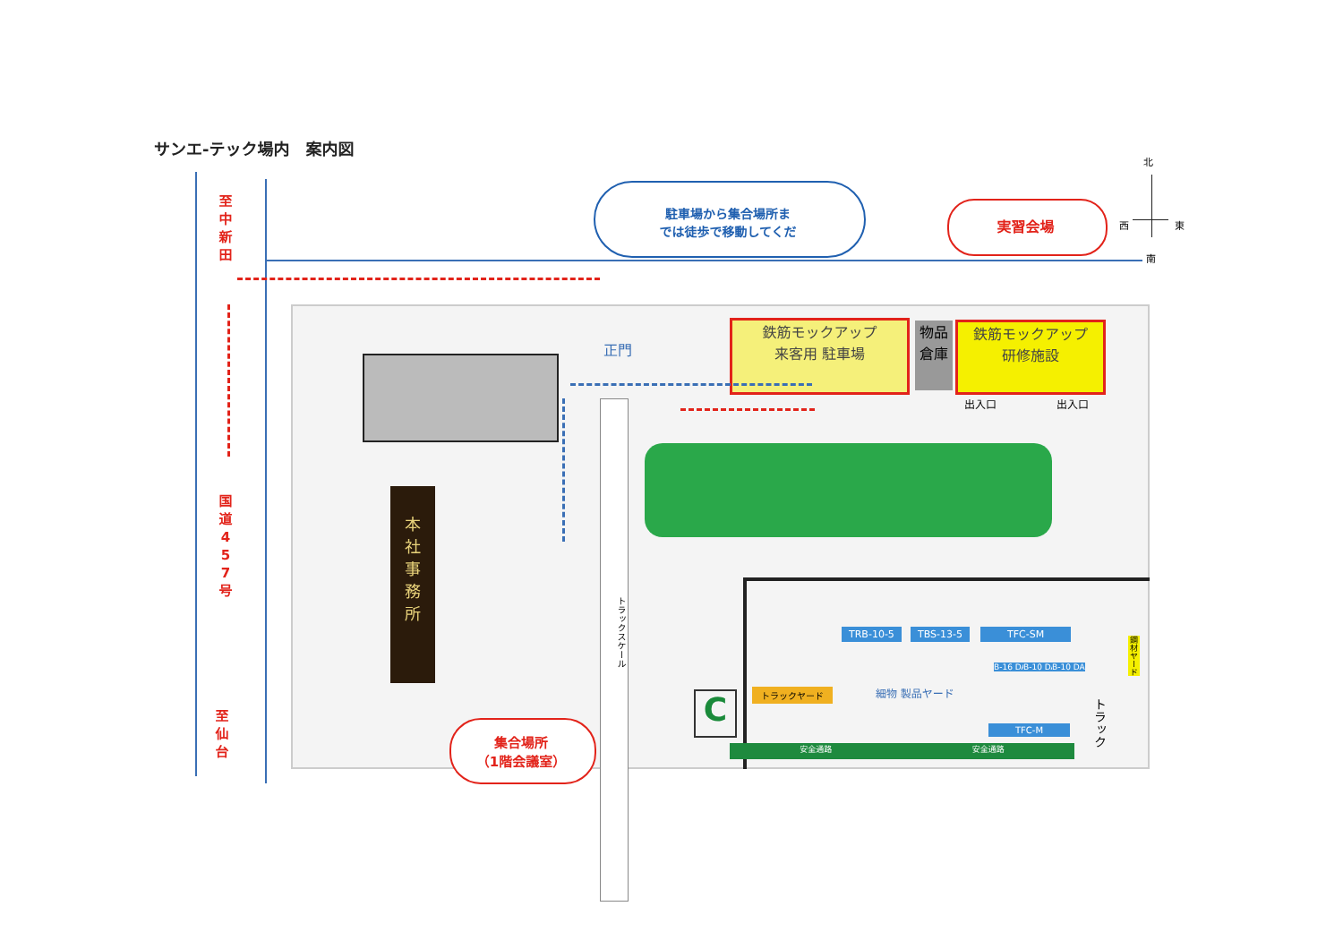サンエ-テック場内　案内図
至
中
新
田
国
道
4
5
7
号
至
仙
台
本
社
事
務
所
トラックスケール
正門
鉄筋モックアップ
来客用 駐車場
物品
倉庫
鉄筋モックアップ
研修施設
出入口 出入口
C
TRB-10-5 TBS-13-5 TFC-SM
トラックヤード 細物 製品ヤード
B-16 DA B-10 DA B-10 DA
TFC-M
安全通路 安全通路
トラック
鋼材ヤード
駐車場から集合場所ま
では徒歩で移動してくだ
実習会場
集合場所
（1階会議室）
北
西 東
南